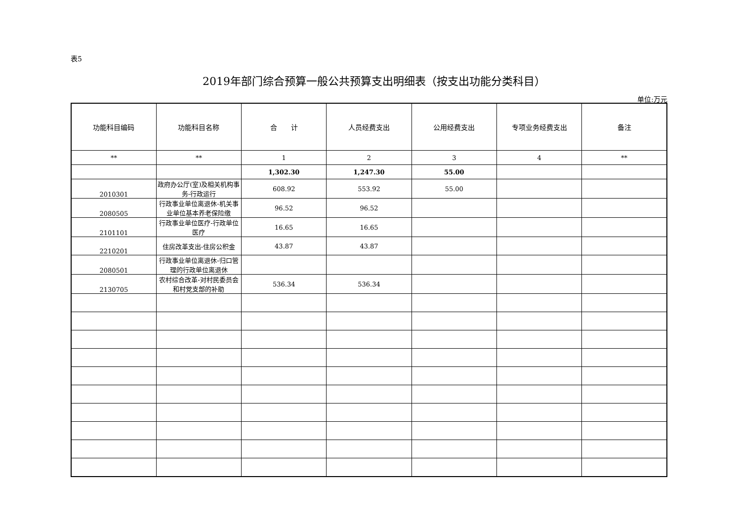表5
2019年部门综合预算一般公共预算支出明细表（按支出功能分类科目）
单位:万元
| 功能科目编码 | 功能科目名称 | 合 计 | 人员经费支出 | 公用经费支出 | 专项业务经费支出 | 备注 |
| --- | --- | --- | --- | --- | --- | --- |
| ** | ** | 1 | 2 | 3 | 4 | ** |
| | | 1,302.30 | 1,247.30 | 55.00 | | |
| 2010301 | 政府办公厅(室)及相关机构事务-行政运行 | 608.92 | 553.92 | 55.00 | | |
| 2080505 | 行政事业单位离退休-机关事业单位基本养老保险缴 | 96.52 | 96.52 | | | |
| 2101101 | 行政事业单位医疗-行政单位医疗 | 16.65 | 16.65 | | | |
| 2210201 | 住房改革支出-住房公积金 | 43.87 | 43.87 | | | |
| 2080501 | 行政事业单位离退休-归口管理的行政单位离退休 | | | | | |
| 2130705 | 农村综合改革-对村民委员会和村党支部的补助 | 536.34 | 536.34 | | | |